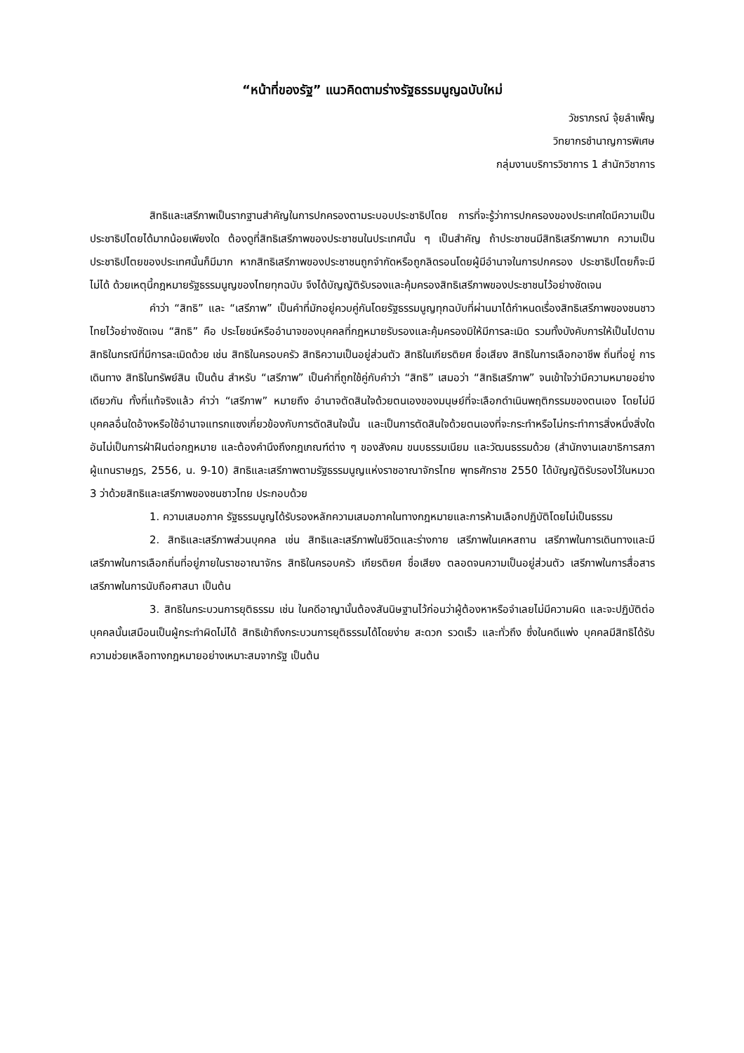“หน้าที่ของรัฐ” แนวคิดตามร่างรัฐธรรมนูญฉบับใหม่
วัชราภรณ์ จุ้ยลำเพ็ญ
วิทยากรชำนาญการพิเศษ
กลุ่มงานบริการวิชาการ 1 สำนักวิชาการ
สิทธิและเสรีภาพเป็นรากฐานสำคัญในการปกครองตามระบอบประชาธิปไตย การที่จะรู้ว่าการปกครองของประเทศใดมีความเป็นประชาธิปไตยได้มากน้อยเพียงใด ต้องดูที่สิทธิเสรีภาพของประชาชนในประเทศนั้น ๆ เป็นสำคัญ ถ้าประชาชนมีสิทธิเสรีภาพมาก ความเป็นประชาธิปไตยของประเทศนั้นก็มีมาก หากสิทธิเสรีภาพของประชาชนถูกจำกัดหรือถูกลิดรอนโดยผู้มีอำนาจในการปกครอง ประชาธิปไตยก็จะมีไม่ได้ ด้วยเหตุนี้กฎหมายรัฐธรรมนูญของไทยทุกฉบับ จึงได้บัญญัติรับรองและคุ้มครองสิทธิเสรีภาพของประชาชนไว้อย่างชัดเจน
คำว่า “สิทธิ” และ “เสรีภาพ” เป็นคำที่มักอยู่ควบคู่กันโดยรัฐธรรมนูญทุกฉบับที่ผ่านมาได้กำหนดเรื่องสิทธิเสรีภาพของชนชาวไทยไว้อย่างชัดเจน “สิทธิ” คือ ประโยชน์หรืออำนาจของบุคคลที่กฎหมายรับรองและคุ้มครองมิให้มีการละเมิด รวมทั้งบังคับการให้เป็นไปตามสิทธิในกรณีที่มีการละเมิดด้วย เช่น สิทธิในครอบครัว สิทธิความเป็นอยู่ส่วนตัว สิทธิในเกียรติยศ ชื่อเสียง สิทธิในการเลือกอาชีพ ถิ่นที่อยู่ การเดินทาง สิทธิในทรัพย์สิน เป็นต้น สำหรับ “เสรีภาพ” เป็นคำที่ถูกใช้คู่กับคำว่า “สิทธิ” เสมอว่า “สิทธิเสรีภาพ” จนเข้าใจว่ามีความหมายอย่างเดียวกัน ทั้งที่แท้จริงแล้ว คำว่า “เสรีภาพ” หมายถึง อำนาจตัดสินใจด้วยตนเองของมนุษย์ที่จะเลือกดำเนินพฤติกรรมของตนเอง โดยไม่มีบุคคลอื่นใดอ้างหรือใช้อำนาจแทรกแซงเกี่ยวข้องกับการตัดสินใจนั้น และเป็นการตัดสินใจด้วยตนเองที่จะกระทำหรือไม่กระทำการสิ่งหนึ่งสิ่งใดอันไม่เป็นการฝ่าฝืนต่อกฎหมาย และต้องคำนึงถึงกฎเกณฑ์ต่าง ๆ ของสังคม ขนบธรรมเนียม และวัฒนธรรมด้วย (สำนักงานเลขาธิการสภาผู้แทนราษฎร, 2556, น. 9-10) สิทธิและเสรีภาพตามรัฐธรรมนูญแห่งราชอาณาจักรไทย พุทธศักราช 2550 ได้บัญญัติรับรองไว้ในหมวด 3 ว่าด้วยสิทธิและเสรีภาพของชนชาวไทย ประกอบด้วย
1. ความเสมอภาค รัฐธรรมนูญได้รับรองหลักความเสมอภาคในทางกฎหมายและการห้ามเลือกปฏิบัติโดยไม่เป็นธรรม
2. สิทธิและเสรีภาพส่วนบุคคล เช่น สิทธิและเสรีภาพในชีวิตและร่างกาย เสรีภาพในเคหสถาน เสรีภาพในการเดินทางและมีเสรีภาพในการเลือกถิ่นที่อยู่ภายในราชอาณาจักร สิทธิในครอบครัว เกียรติยศ ชื่อเสียง ตลอดจนความเป็นอยู่ส่วนตัว เสรีภาพในการสื่อสาร เสรีภาพในการนับถือศาสนา เป็นต้น
3. สิทธิในกระบวนการยุติธรรม เช่น ในคดีอาญานั้นต้องสันนิษฐานไว้ก่อนว่าผู้ต้องหาหรือจำเลยไม่มีความผิด และจะปฏิบัติต่อบุคคลนั้นเสมือนเป็นผู้กระทำผิดไม่ได้ สิทธิเข้าถึงกระบวนการยุติธรรมได้โดยง่าย สะดวก รวดเร็ว และทั่วถึง ซึ่งในคดีแพ่ง บุคคลมีสิทธิได้รับความช่วยเหลือทางกฎหมายอย่างเหมาะสมจากรัฐ เป็นต้น